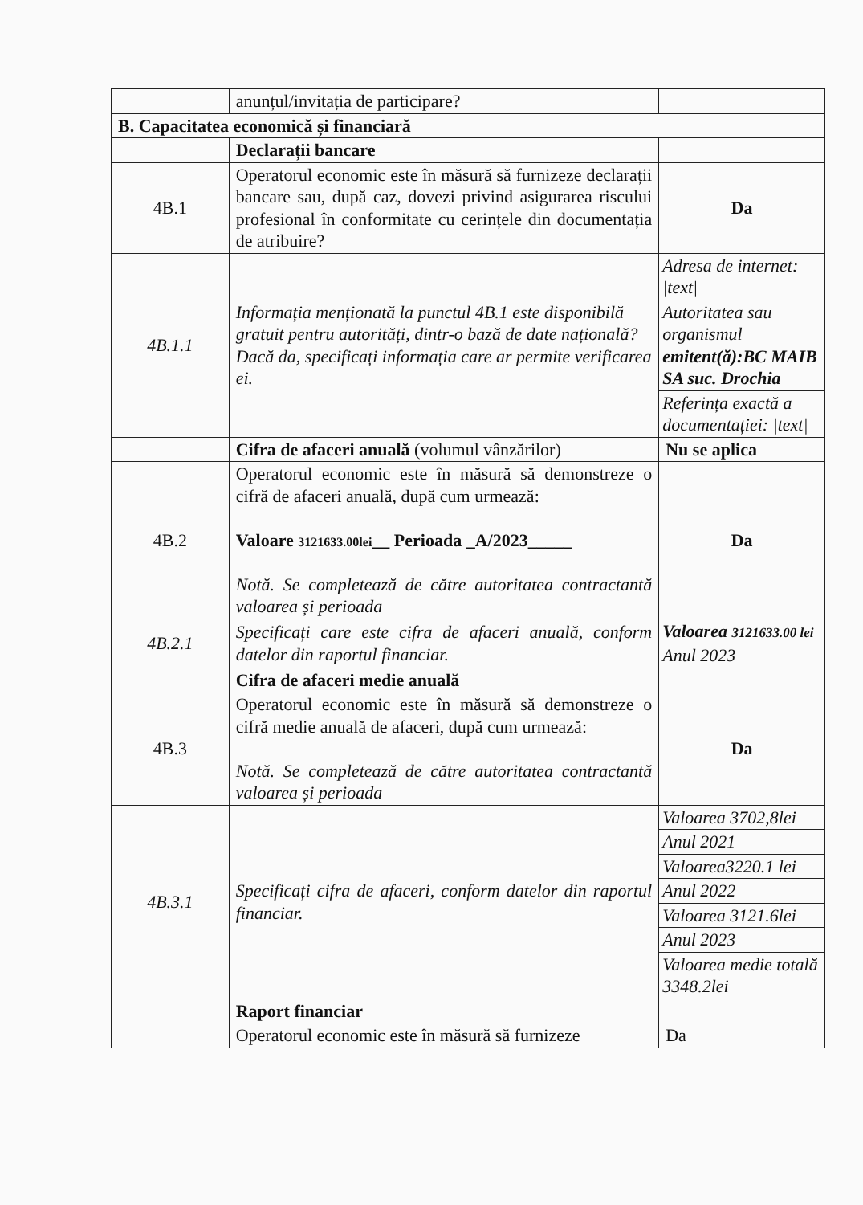| | anunțul/invitația de participare? | |
| B. Capacitatea economică și financiară | | |
| | Declarații bancare | |
| 4B.1 | Operatorul economic este în măsură să furnizeze declarații bancare sau, după caz, dovezi privind asigurarea riscului profesional în conformitate cu cerințele din documentația de atribuire? | Da |
| 4B.1.1 | Informația menționată la punctul 4B.1 este disponibilă gratuit pentru autorități, dintr-o bază de date națională? Dacă da, specificați informația care ar permite verificarea ei. | / Adresa de internet: /text/ / / Autoritatea sau organismul emitent(ă):BC MAIB SA suc. Drochia / / Referința exactă a documentației: /text/ / |
| | Cifra de afaceri anuală (volumul vânzărilor) | Nu se aplica |
| 4B.2 | Operatorul economic este în măsură să demonstreze o cifră de afaceri anuală, după cum urmează: Valoare 3121633.00lei __ Perioada _A/2023_____ Notă. Se completează de către autoritatea contractantă valoarea și perioada | Da |
| 4B.2.1 | Specificați care este cifra de afaceri anuală, conform datelor din raportul financiar. | / Valoarea 3121633.00 lei / / Anul 2023 / |
| | Cifra de afaceri medie anuală | |
| 4B.3 | Operatorul economic este în măsură să demonstreze o cifră medie anuală de afaceri, după cum urmează: Notă. Se completează de către autoritatea contractantă valoarea și perioada | Da |
| 4B.3.1 | Specificați cifra de afaceri, conform datelor din raportul financiar. | / Valoarea 3702,8lei / / Anul 2021 / / Valoarea3220.1 lei / / Anul 2022 / / Valoarea 3121.6lei / / Anul 2023 / / Valoarea medie totală 3348.2lei / |
| | Raport financiar | |
| | Operatorul economic este în măsură să furnizeze | Da |